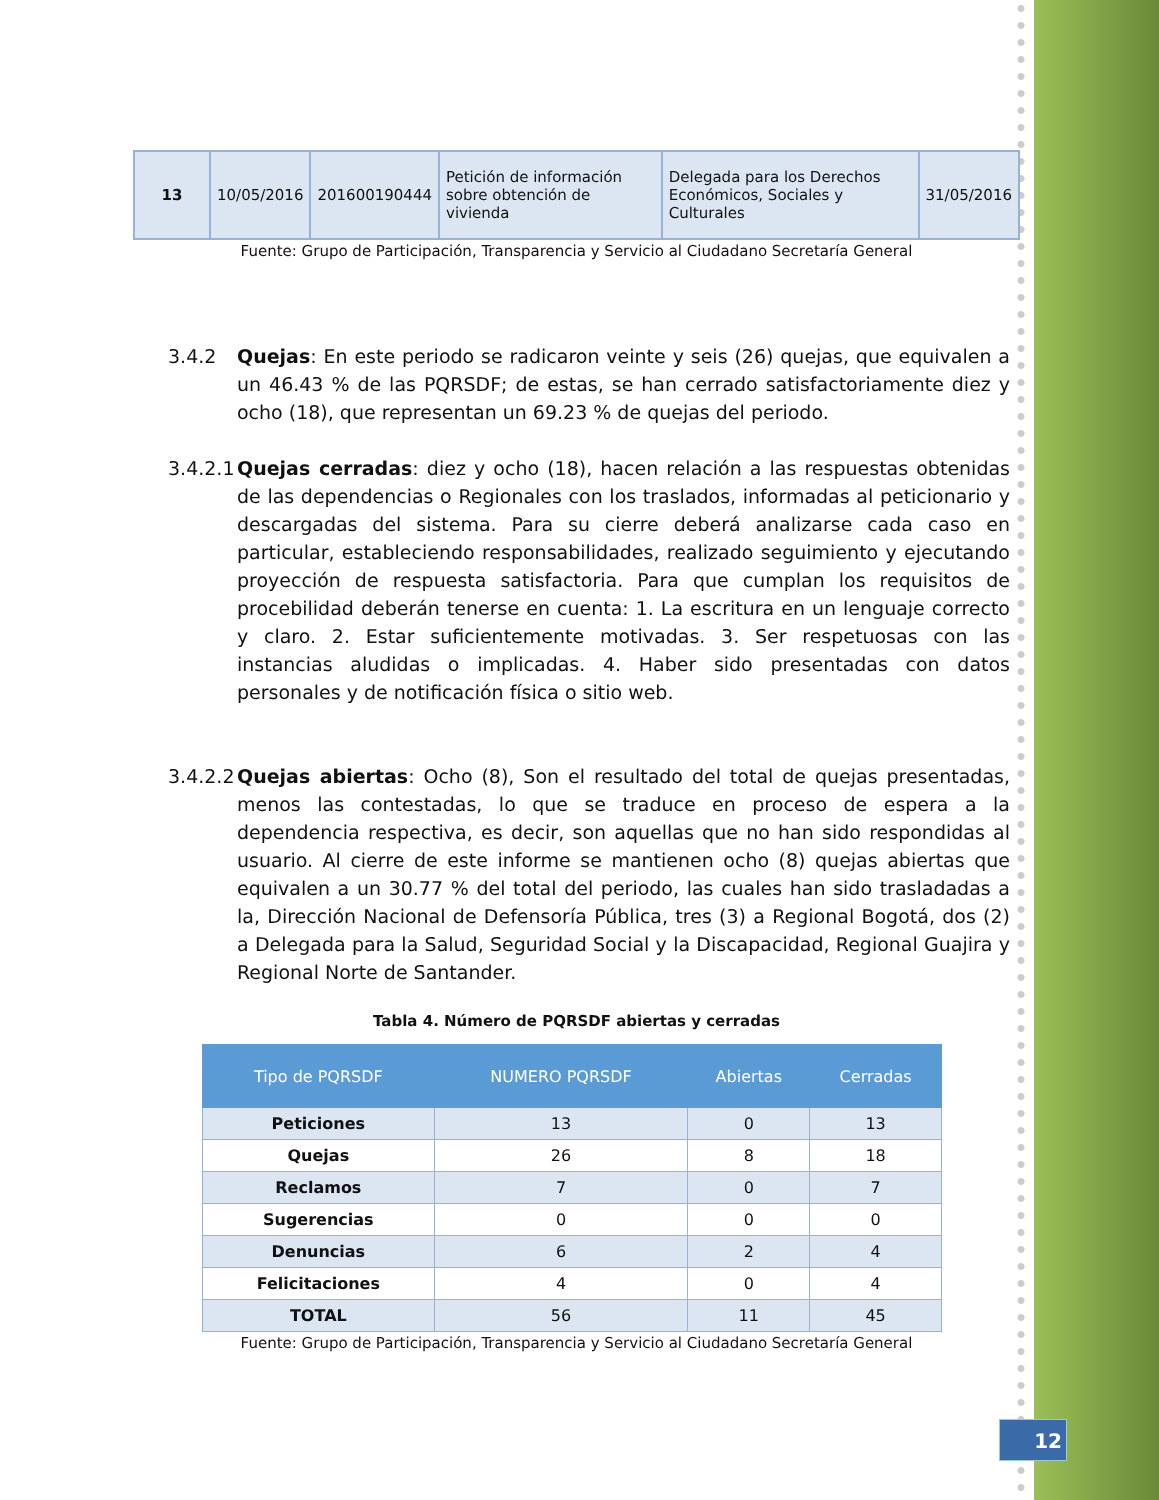| 13 | 10/05/2016 | 201600190444 | Petición de información sobre obtención de vivienda | Delegada para los Derechos Económicos, Sociales y Culturales | 31/05/2016 |
Fuente: Grupo de Participación, Transparencia y Servicio al Ciudadano Secretaría General
3.4.2 Quejas: En este periodo se radicaron veinte y seis (26) quejas, que equivalen a un 46.43 % de las PQRSDF; de estas, se han cerrado satisfactoriamente diez y ocho (18), que representan un 69.23 % de quejas del periodo.
3.4.2.1
Quejas cerradas: diez y ocho (18), hacen relación a las respuestas obtenidas de las dependencias o Regionales con los traslados, informadas al peticionario y descargadas del sistema. Para su cierre deberá analizarse cada caso en particular, estableciendo responsabilidades, realizado seguimiento y ejecutando proyección de respuesta satisfactoria. Para que cumplan los requisitos de procebilidad deberán tenerse en cuenta: 1. La escritura en un lenguaje correcto y claro. 2. Estar suficientemente motivadas. 3. Ser respetuosas con las instancias aludidas o implicadas. 4. Haber sido presentadas con datos personales y de notificación física o sitio web.
3.4.2.2
Quejas abiertas: Ocho (8), Son el resultado del total de quejas presentadas, menos las contestadas, lo que se traduce en proceso de espera a la dependencia respectiva, es decir, son aquellas que no han sido respondidas al usuario. Al cierre de este informe se mantienen ocho (8) quejas abiertas que equivalen a un 30.77 % del total del periodo, las cuales han sido trasladadas a la, Dirección Nacional de Defensoría Pública, tres (3) a Regional Bogotá, dos (2) a Delegada para la Salud, Seguridad Social y la Discapacidad, Regional Guajira y Regional Norte de Santander.
Tabla 4. Número de PQRSDF abiertas y cerradas
| Tipo de PQRSDF | NUMERO PQRSDF | Abiertas | Cerradas |
| --- | --- | --- | --- |
| Peticiones | 13 | 0 | 13 |
| Quejas | 26 | 8 | 18 |
| Reclamos | 7 | 0 | 7 |
| Sugerencias | 0 | 0 | 0 |
| Denuncias | 6 | 2 | 4 |
| Felicitaciones | 4 | 0 | 4 |
| TOTAL | 56 | 11 | 45 |
Fuente: Grupo de Participación, Transparencia y Servicio al Ciudadano Secretaría General
12